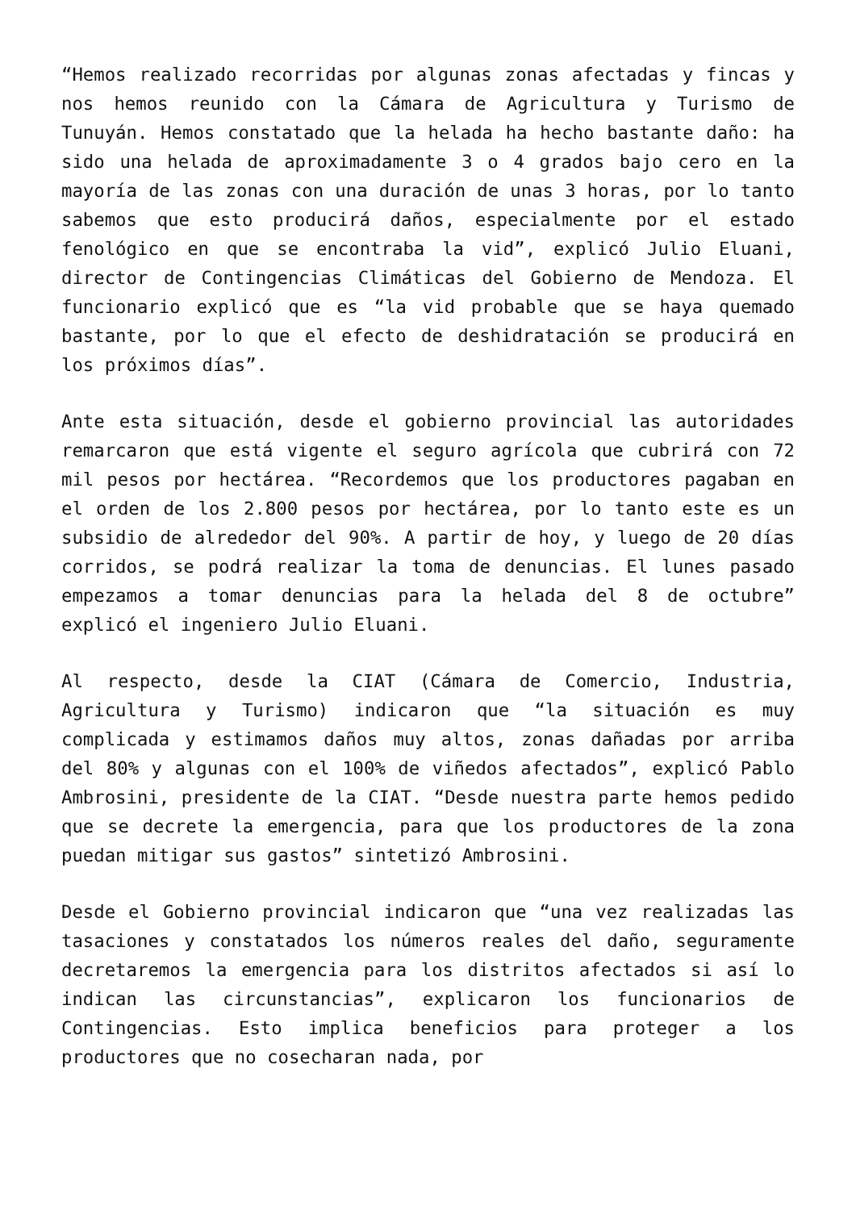“Hemos realizado recorridas por algunas zonas afectadas y fincas y nos hemos reunido con la Cámara de Agricultura y Turismo de Tunuyán. Hemos constatado que la helada ha hecho bastante daño: ha sido una helada de aproximadamente 3 o 4 grados bajo cero en la mayoría de las zonas con una duración de unas 3 horas, por lo tanto sabemos que esto producirá daños, especialmente por el estado fenológico en que se encontraba la vid”, explicó Julio Eluani, director de Contingencias Climáticas del Gobierno de Mendoza. El funcionario explicó que es “la vid probable que se haya quemado bastante, por lo que el efecto de deshidratación se producirá en los próximos días”.
Ante esta situación, desde el gobierno provincial las autoridades remarcaron que está vigente el seguro agrícola que cubrirá con 72 mil pesos por hectárea. “Recordemos que los productores pagaban en el orden de los 2.800 pesos por hectárea, por lo tanto este es un subsidio de alrededor del 90%. A partir de hoy, y luego de 20 días corridos, se podrá realizar la toma de denuncias. El lunes pasado empezamos a tomar denuncias para la helada del 8 de octubre” explicó el ingeniero Julio Eluani.
Al respecto, desde la CIAT (Cámara de Comercio, Industria, Agricultura y Turismo) indicaron que “la situación es muy complicada y estimamos daños muy altos, zonas dañadas por arriba del 80% y algunas con el 100% de viñedos afectados”, explicó Pablo Ambrosini, presidente de la CIAT. “Desde nuestra parte hemos pedido que se decrete la emergencia, para que los productores de la zona puedan mitigar sus gastos” sintetizó Ambrosini.
Desde el Gobierno provincial indicaron que “una vez realizadas las tasaciones y constatados los números reales del daño, seguramente decretaremos la emergencia para los distritos afectados si así lo indican las circunstancias”, explicaron los funcionarios de Contingencias. Esto implica beneficios para proteger a los productores que no cosecharan nada, por